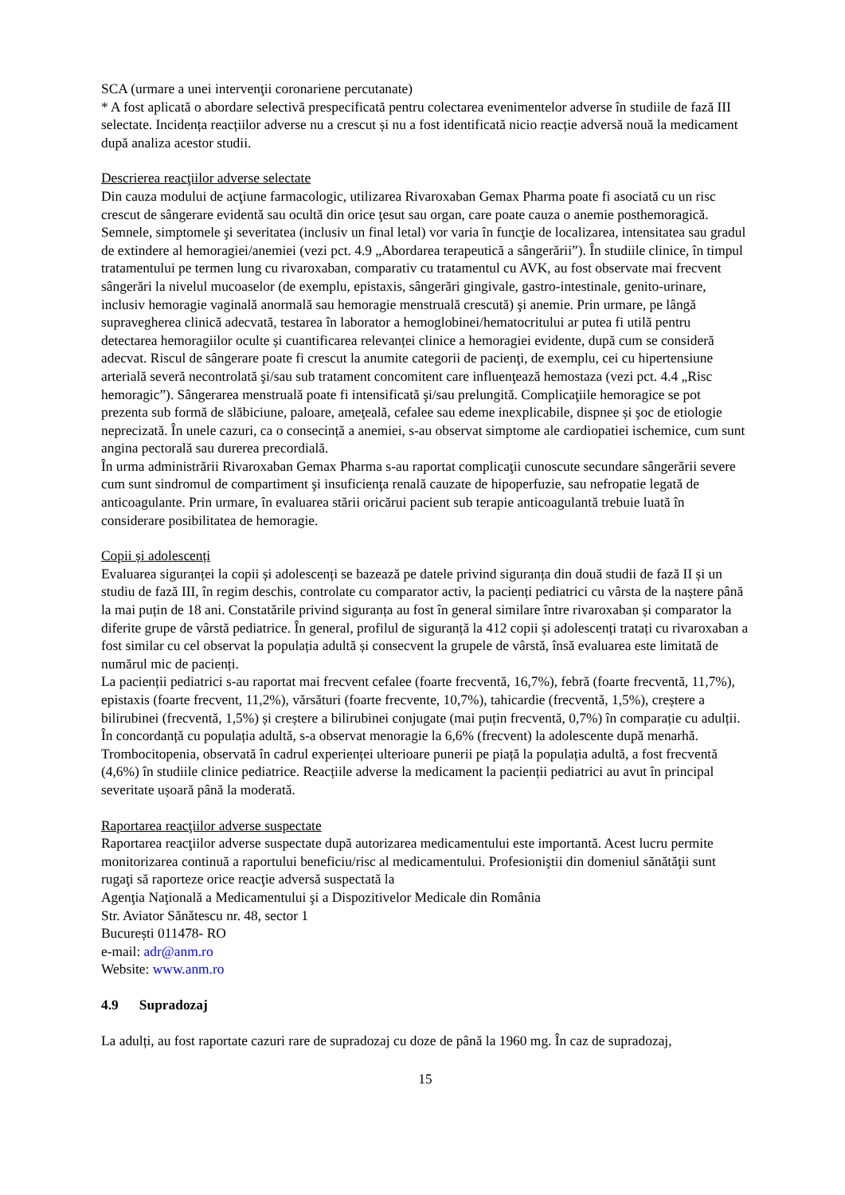SCA (urmare a unei intervenţii coronariene percutanate)
* A fost aplicată o abordare selectivă prespecificată pentru colectarea evenimentelor adverse în studiile de fază III selectate. Incidența reacțiilor adverse nu a crescut și nu a fost identificată nicio reacție adversă nouă la medicament după analiza acestor studii.
Descrierea reacţiilor adverse selectate
Din cauza modului de acţiune farmacologic, utilizarea Rivaroxaban Gemax Pharma poate fi asociată cu un risc crescut de sângerare evidentă sau ocultă din orice ţesut sau organ, care poate cauza o anemie posthemoragică. Semnele, simptomele şi severitatea (inclusiv un final letal) vor varia în funcţie de localizarea, intensitatea sau gradul de extindere al hemoragiei/anemiei (vezi pct. 4.9 „Abordarea terapeutică a sângerării”). În studiile clinice, în timpul tratamentului pe termen lung cu rivaroxaban, comparativ cu tratamentul cu AVK, au fost observate mai frecvent sângerări la nivelul mucoaselor (de exemplu, epistaxis, sângerări gingivale, gastro-intestinale, genito-urinare, inclusiv hemoragie vaginală anormală sau hemoragie menstruală crescută) şi anemie. Prin urmare, pe lângă supravegherea clinică adecvată, testarea în laborator a hemoglobinei/hematocritului ar putea fi utilă pentru detectarea hemoragiilor oculte și cuantificarea relevanței clinice a hemoragiei evidente, după cum se consideră adecvat. Riscul de sângerare poate fi crescut la anumite categorii de pacienţi, de exemplu, cei cu hipertensiune arterială severă necontrolată şi/sau sub tratament concomitent care influenţează hemostaza (vezi pct. 4.4 „Risc hemoragic”). Sângerarea menstruală poate fi intensificată şi/sau prelungită. Complicaţiile hemoragice se pot prezenta sub formă de slăbiciune, paloare, ameţeală, cefalee sau edeme inexplicabile, dispnee și şoc de etiologie neprecizată. În unele cazuri, ca o consecință a anemiei, s-au observat simptome ale cardiopatiei ischemice, cum sunt angina pectorală sau durerea precordială.
În urma administrării Rivaroxaban Gemax Pharma s-au raportat complicaţii cunoscute secundare sângerării severe cum sunt sindromul de compartiment şi insuficienţa renală cauzate de hipoperfuzie, sau nefropatie legată de anticoagulante. Prin urmare, în evaluarea stării oricărui pacient sub terapie anticoagulantă trebuie luată în considerare posibilitatea de hemoragie.
Copii și adolescenți
Evaluarea siguranței la copii și adolescenți se bazează pe datele privind siguranța din două studii de fază II și un studiu de fază III, în regim deschis, controlate cu comparator activ, la pacienți pediatrici cu vârsta de la naștere până la mai puțin de 18 ani. Constatările privind siguranța au fost în general similare între rivaroxaban și comparator la diferite grupe de vârstă pediatrice. În general, profilul de siguranță la 412 copii și adolescenți tratați cu rivaroxaban a fost similar cu cel observat la populația adultă și consecvent la grupele de vârstă, însă evaluarea este limitată de numărul mic de pacienți.
La pacienții pediatrici s-au raportat mai frecvent cefalee (foarte frecventă, 16,7%), febră (foarte frecventă, 11,7%), epistaxis (foarte frecvent, 11,2%), vărsături (foarte frecvente, 10,7%), tahicardie (frecventă, 1,5%), creștere a bilirubinei (frecventă, 1,5%) și creștere a bilirubinei conjugate (mai puțin frecventă, 0,7%) în comparație cu adulții. În concordanță cu populația adultă, s-a observat menoragie la 6,6% (frecvent) la adolescente după menarhă. Trombocitopenia, observată în cadrul experienței ulterioare punerii pe piață la populația adultă, a fost frecventă (4,6%) în studiile clinice pediatrice. Reacțiile adverse la medicament la pacienții pediatrici au avut în principal severitate ușoară până la moderată.
Raportarea reacţiilor adverse suspectate
Raportarea reacţiilor adverse suspectate după autorizarea medicamentului este importantă. Acest lucru permite monitorizarea continuă a raportului beneficiu/risc al medicamentului. Profesioniştii din domeniul sănătăţii sunt rugaţi să raporteze orice reacţie adversă suspectată la
Agenţia Naţională a Medicamentului şi a Dispozitivelor Medicale din România
Str. Aviator Sănătescu nr. 48, sector 1
București 011478- RO
e-mail: adr@anm.ro
Website: www.anm.ro
4.9 Supradozaj
La adulți, au fost raportate cazuri rare de supradozaj cu doze de până la 1960 mg. În caz de supradozaj,
15